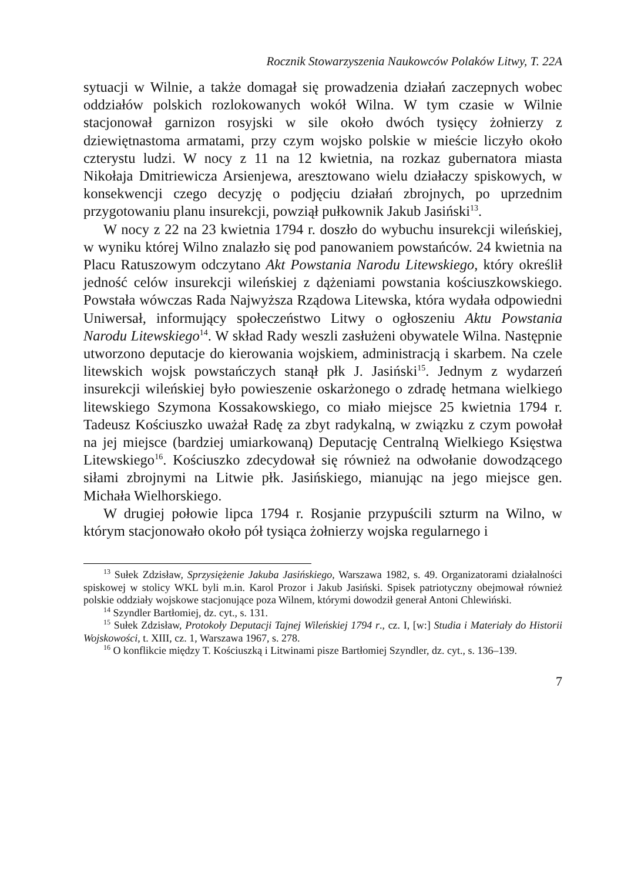Rocznik Stowarzyszenia Naukowców Polaków Litwy, T. 22A
sytuacji w Wilnie, a także domagał się prowadzenia działań zaczepnych wobec oddziałów polskich rozlokowanych wokół Wilna. W tym czasie w Wilnie stacjonował garnizon rosyjski w sile około dwóch tysięcy żołnierzy z dziewiętnastoma armatami, przy czym wojsko polskie w mieście liczyło około czterystu ludzi. W nocy z 11 na 12 kwietnia, na rozkaz gubernatora miasta Nikołaja Dmitriewicza Arsienjewa, aresztowano wielu działaczy spiskowych, w konsekwencji czego decyzję o podjęciu działań zbrojnych, po uprzednim przygotowaniu planu insurekcji, powziął pułkownik Jakub Jasiński<sup>13</sup>.
W nocy z 22 na 23 kwietnia 1794 r. doszło do wybuchu insurekcji wileńskiej, w wyniku której Wilno znalazło się pod panowaniem powstańców. 24 kwietnia na Placu Ratuszowym odczytano Akt Powstania Narodu Litewskiego, który określił jedność celów insurekcji wileńskiej z dążeniami powstania kościuszkowskiego. Powstała wówczas Rada Najwyższa Rządowa Litewska, która wydała odpowiedni Uniwersał, informujący społeczeństwo Litwy o ogłoszeniu Aktu Powstania Narodu Litewskiego<sup>14</sup>. W skład Rady weszli zasłużeni obywatele Wilna. Następnie utworzono deputacje do kierowania wojskiem, administracją i skarbem. Na czele litewskich wojsk powstańczych stanął płk J. Jasiński<sup>15</sup>. Jednym z wydarzeń insurekcji wileńskiej było powieszenie oskarżonego o zdradę hetmana wielkiego litewskiego Szymona Kossakowskiego, co miało miejsce 25 kwietnia 1794 r. Tadeusz Kościuszko uważał Radę za zbyt radykalną, w związku z czym powołał na jej miejsce (bardziej umiarkowaną) Deputację Centralną Wielkiego Księstwa Litewskiego<sup>16</sup>. Kościuszko zdecydował się również na odwołanie dowodzącego siłami zbrojnymi na Litwie płk. Jasińskiego, mianując na jego miejsce gen. Michała Wielhorskiego.
W drugiej połowie lipca 1794 r. Rosjanie przypuścili szturm na Wilno, w którym stacjonowało około pół tysiąca żołnierzy wojska regularnego i
<sup>13</sup> Sułek Zdzisław, Sprzysiężenie Jakuba Jasińskiego, Warszawa 1982, s. 49. Organizatorami działalności spiskowej w stolicy WKL byli m.in. Karol Prozor i Jakub Jasiński. Spisek patriotyczny obejmował również polskie oddziały wojskowe stacjonujące poza Wilnem, którymi dowodził generał Antoni Chlewiński.
<sup>14</sup> Szyndler Bartłomiej, dz. cyt., s. 131.
<sup>15</sup> Sułek Zdzisław, Protokoły Deputacji Tajnej Wileńskiej 1794 r., cz. I, [w:] Studia i Materiały do Historii Wojskowości, t. XIII, cz. 1, Warszawa 1967, s. 278.
<sup>16</sup> O konflikcie między T. Kościuszką i Litwinami pisze Bartłomiej Szyndler, dz. cyt., s. 136–139.
7